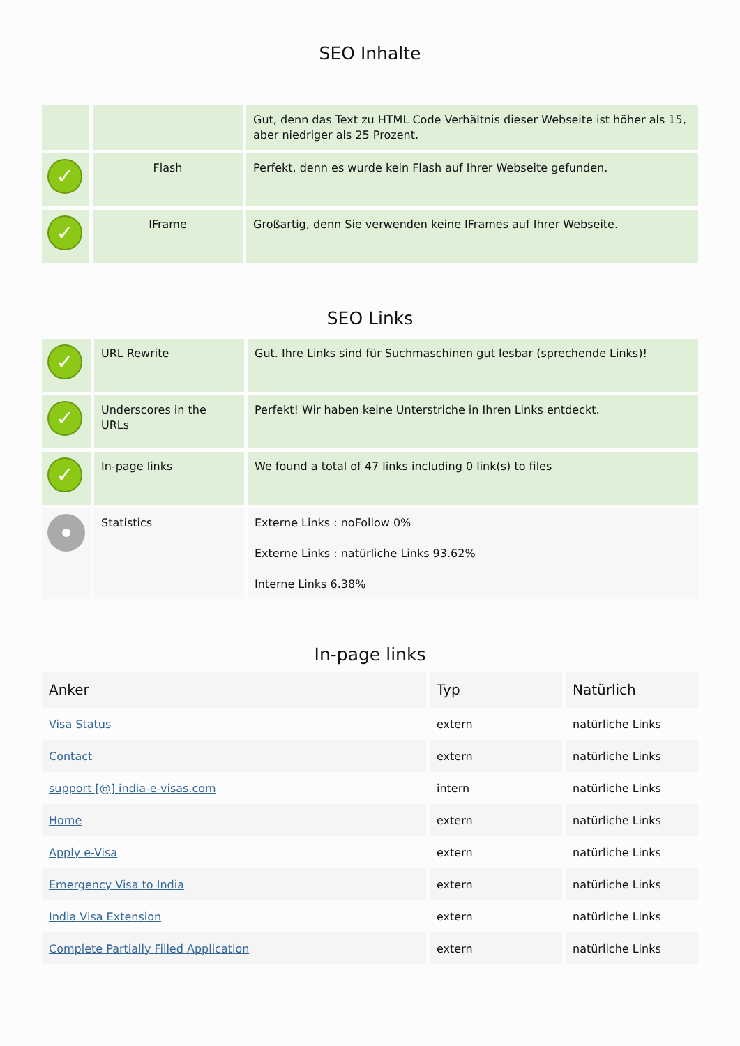SEO Inhalte
| | | Gut, denn das Text zu HTML Code Verhältnis dieser Webseite ist höher als 15, aber niedriger als 25 Prozent. |
| ✓ | Flash | Perfekt, denn es wurde kein Flash auf Ihrer Webseite gefunden. |
| ✓ | IFrame | Großartig, denn Sie verwenden keine IFrames auf Ihrer Webseite. |
SEO Links
| ✓ | URL Rewrite | Gut. Ihre Links sind für Suchmaschinen gut lesbar (sprechende Links)! |
| ✓ | Underscores in the URLs | Perfekt! Wir haben keine Unterstriche in Ihren Links entdeckt. |
| ✓ | In-page links | We found a total of 47 links including 0 link(s) to files |
| | Statistics | Externe Links : noFollow 0% Externe Links : natürliche Links 93.62% Interne Links 6.38% |
In-page links
| Anker | Typ | Natürlich |
| --- | --- | --- |
| Visa Status | extern | natürliche Links |
| Contact | extern | natürliche Links |
| support [@] india-e-visas.com | intern | natürliche Links |
| Home | extern | natürliche Links |
| Apply e-Visa | extern | natürliche Links |
| Emergency Visa to India | extern | natürliche Links |
| India Visa Extension | extern | natürliche Links |
| Complete Partially Filled Application | extern | natürliche Links |